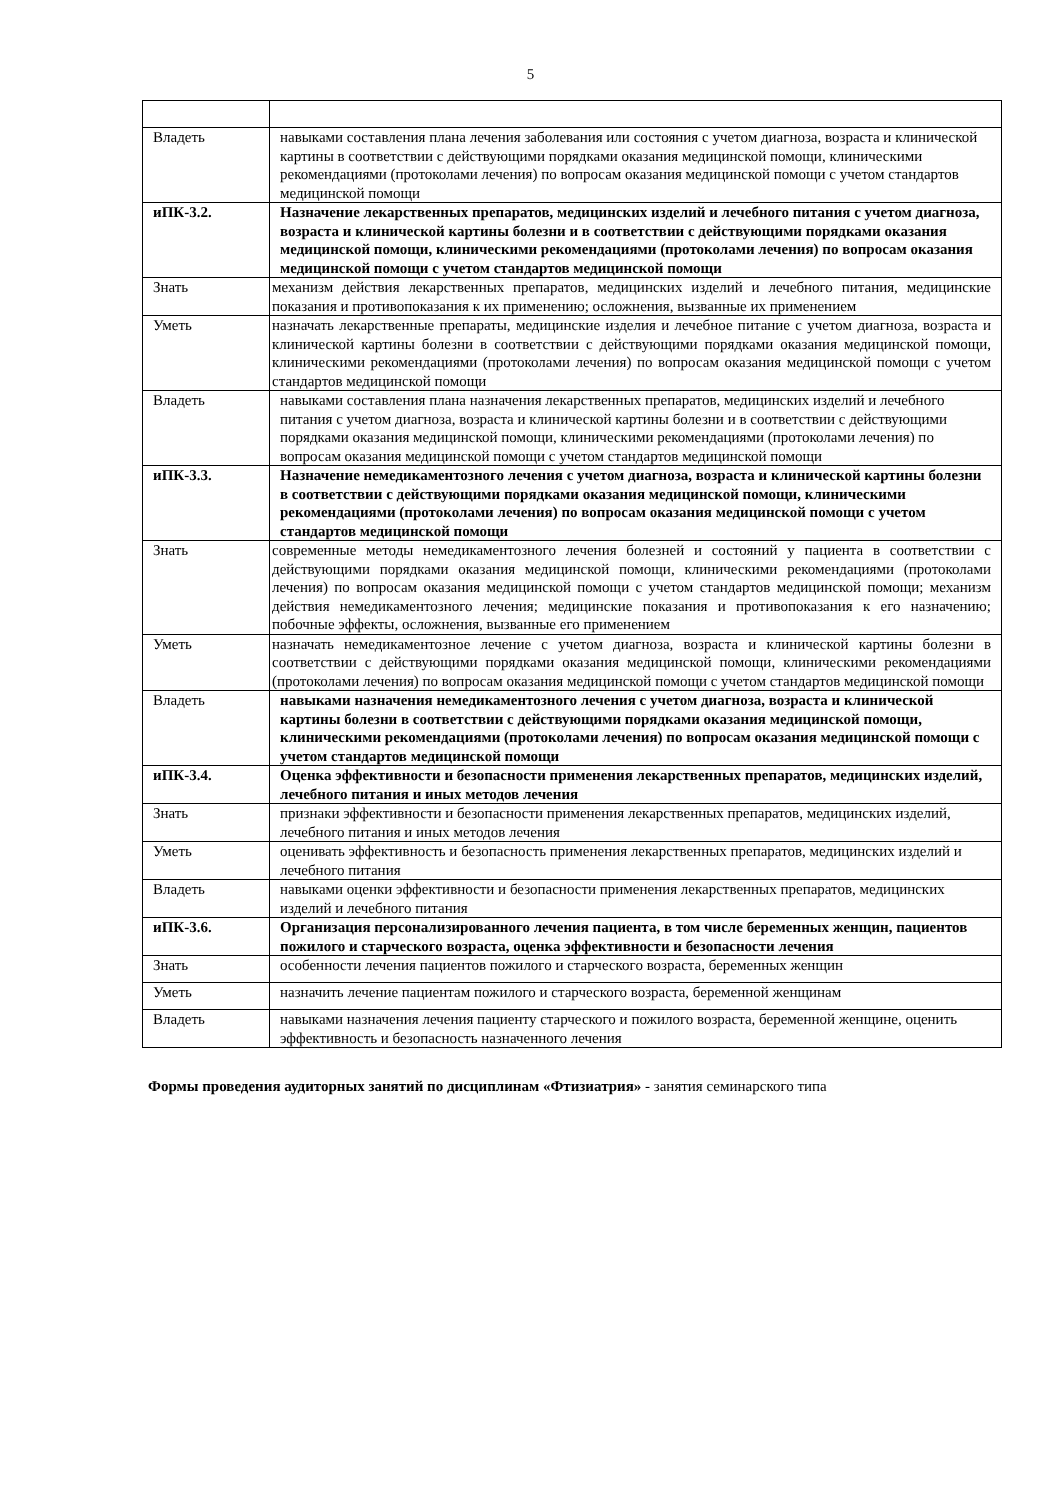5
| Владеть | навыками составления плана лечения заболевания или состояния с учетом диагноза, возраста и клинической картины в соответствии с действующими порядками оказания медицинской помощи, клиническими рекомендациями (протоколами лечения) по вопросам оказания медицинской помощи с учетом стандартов медицинской помощи |
| иПК-3.2. | Назначение лекарственных препаратов, медицинских изделий и лечебного питания с учетом диагноза, возраста и клинической картины болезни и в соответствии с действующими порядками оказания медицинской помощи, клиническими рекомендациями (протоколами лечения) по вопросам оказания медицинской помощи с учетом стандартов медицинской помощи |
| Знать | механизм действия лекарственных препаратов, медицинских изделий и лечебного питания, медицинские показания и противопоказания к их применению; осложнения, вызванные их применением |
| Уметь | назначать лекарственные препараты, медицинские изделия и лечебное питание с учетом диагноза, возраста и клинической картины болезни в соответствии с действующими порядками оказания медицинской помощи, клиническими рекомендациями (протоколами лечения) по вопросам оказания медицинской помощи с учетом стандартов медицинской помощи |
| Владеть | навыками составления плана назначения лекарственных препаратов, медицинских изделий и лечебного питания с учетом диагноза, возраста и клинической картины болезни и в соответствии с действующими порядками оказания медицинской помощи, клиническими рекомендациями (протоколами лечения) по вопросам оказания медицинской помощи с учетом стандартов медицинской помощи |
| иПК-3.3. | Назначение немедикаментозного лечения с учетом диагноза, возраста и клинической картины болезни в соответствии с действующими порядками оказания медицинской помощи, клиническими рекомендациями (протоколами лечения) по вопросам оказания медицинской помощи с учетом стандартов медицинской помощи |
| Знать | современные методы немедикаментозного лечения болезней и состояний у пациента в соответствии с действующими порядками оказания медицинской помощи, клиническими рекомендациями (протоколами лечения) по вопросам оказания медицинской помощи с учетом стандартов медицинской помощи; механизм действия немедикаментозного лечения; медицинские показания и противопоказания к его назначению; побочные эффекты, осложнения, вызванные его применением |
| Уметь | назначать немедикаментозное лечение с учетом диагноза, возраста и клинической картины болезни в соответствии с действующими порядками оказания медицинской помощи, клиническими рекомендациями (протоколами лечения) по вопросам оказания медицинской помощи с учетом стандартов медицинской помощи |
| Владеть | навыками назначения немедикаментозного лечения с учетом диагноза, возраста и клинической картины болезни в соответствии с действующими порядками оказания медицинской помощи, клиническими рекомендациями (протоколами лечения) по вопросам оказания медицинской помощи с учетом стандартов медицинской помощи |
| иПК-3.4. | Оценка эффективности и безопасности применения лекарственных препаратов, медицинских изделий, лечебного питания и иных методов лечения |
| Знать | признаки эффективности и безопасности применения лекарственных препаратов, медицинских изделий, лечебного питания и иных методов лечения |
| Уметь | оценивать эффективность и безопасность применения лекарственных препаратов, медицинских изделий и лечебного питания |
| Владеть | навыками оценки эффективности и безопасности применения лекарственных препаратов, медицинских изделий и лечебного питания |
| иПК-3.6. | Организация персонализированного лечения пациента, в том числе беременных женщин, пациентов пожилого и старческого возраста, оценка эффективности и безопасности лечения |
| Знать | особенности лечения пациентов пожилого и старческого возраста, беременных женщин |
| Уметь | назначить лечение пациентам пожилого и старческого возраста, беременной женщинам |
| Владеть | навыками назначения лечения пациенту старческого и пожилого возраста, беременной женщине, оценить эффективность и безопасность назначенного лечения |
Формы проведения аудиторных занятий по дисциплинам «Фтизиатрия» - занятия семинарского типа